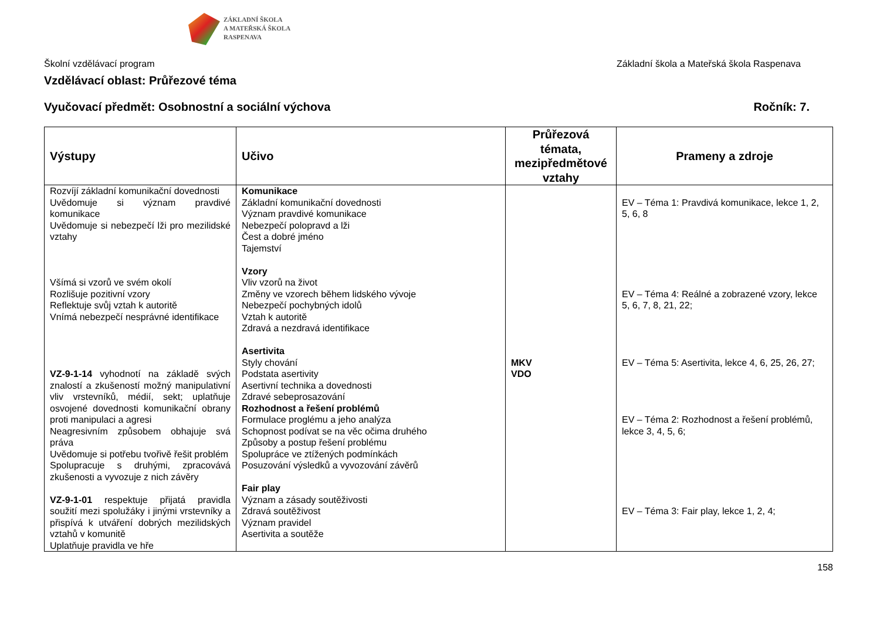ZÁKLADNÍ ŠKOLA
A MATEŘSKÁ ŠKOLA
RASPENAVA
Školní vzdělávací program Základní škola a Mateřská škola Raspenava
Vzdělávací oblast: Průřezové téma
Vyučovací předmět: Osobnostní a sociální výchova Ročník: 7.
| Výstupy | Učivo | Průřezová témata, mezipředmětové vztahy | Prameny a zdroje |
| --- | --- | --- | --- |
| Rozvíjí základní komunikační dovednosti Uvědomuje si význam pravdivé komunikace Uvědomuje si nebezpečí lži pro mezilidské vztahy Všímá si vzorů ve svém okolí Rozlišuje pozitivní vzory Reflektuje svůj vztah k autoritě Vnímá nebezpečí nesprávné identifikace VZ-9-1-14 vyhodnotí na základě svých znalostí a zkušeností možný manipulativní vliv vrstevníků, médií, sekt; uplatňuje osvojené dovednosti komunikační obrany proti manipulaci a agresi Neagresivním způsobem obhajuje svá práva Uvědomuje si potřebu tvořivě řešit problém Spolupracuje s druhými, zpracovává zkušenosti a vyvozuje z nich závěry VZ-9-1-01 respektuje přijatá pravidla soužití mezi spolužáky i jinými vrstevníky a přispívá k utváření dobrých mezilidských vztahů v komunitě Uplatňuje pravidla ve hře | Komunikace Základní komunikační dovednosti Význam pravdivé komunikace Nebezpečí polopravd a lži Čest a dobré jméno Tajemství Vzory Vliv vzorů na život Změny ve vzorech během lidského vývoje Nebezpečí pochybných idolů Vztah k autoritě Zdravá a nezdravá identifikace Asertivita Styly chování Podstata asertivity Asertivní technika a dovednosti Zdravé sebeprosazování Rozhodnost a řešení problémů Formulace proglému a jeho analýza Schopnost podívat se na věc očima druhého Způsoby a postup řešení problému Spolupráce ve ztížených podmínkách Posuzování výsledků a vyvozování závěrů Fair play Význam a zásady soutěživosti Zdravá soutěživost Význam pravidel Asertivita a soutěže | MKV VDO | EV – Téma 1: Pravdivá komunikace, lekce 1, 2, 5, 6, 8 EV – Téma 4: Reálné a zobrazené vzory, lekce 5, 6, 7, 8, 21, 22; EV – Téma 5: Asertivita, lekce 4, 6, 25, 26, 27; EV – Téma 2: Rozhodnost a řešení problémů, lekce 3, 4, 5, 6; EV – Téma 3: Fair play, lekce 1, 2, 4; |
158